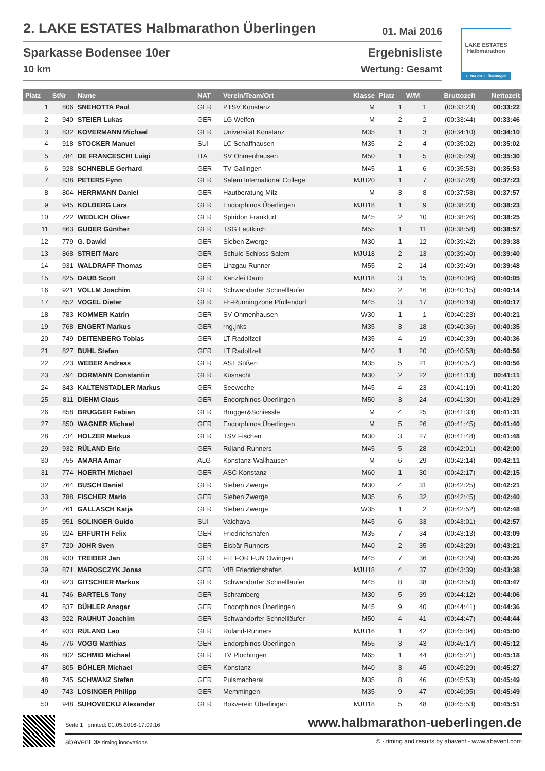2. LAKE ESTATES Halbmarathon Überlingen 01. Mai 2016
Sparkasse Bodensee 10er
10 km
Ergebnisliste
Wertung: Gesamt
LAKE ESTATES
Halbmarathon
1. Mai 2016 · Überlingen
| Platz | StNr | Name | NAT | Verein/Team/Ort | Klasse | Platz | W/M | Bruttozeit | Nettozeit |
| --- | --- | --- | --- | --- | --- | --- | --- | --- | --- |
| 1 | 806 | SNEHOTTA Paul | GER | PTSV Konstanz | M | 1 | 1 | (00:33:23) | 00:33:22 |
| 2 | 940 | STEIER Lukas | GER | LG Welfen | M | 2 | 2 | (00:33:44) | 00:33:46 |
| 3 | 832 | KOVERMANN Michael | GER | Universität Konstanz | M35 | 1 | 3 | (00:34:10) | 00:34:10 |
| 4 | 918 | STOCKER Manuel | SUI | LC Schaffhausen | M35 | 2 | 4 | (00:35:02) | 00:35:02 |
| 5 | 784 | DE FRANCESCHI Luigi | ITA | SV Ohmenhausen | M50 | 1 | 5 | (00:35:29) | 00:35:30 |
| 6 | 928 | SCHNEBLE Gerhard | GER | TV Gailingen | M45 | 1 | 6 | (00:35:53) | 00:35:53 |
| 7 | 838 | PETERS Fynn | GER | Salem International College | MJU20 | 1 | 7 | (00:37:28) | 00:37:23 |
| 8 | 804 | HERRMANN Daniel | GER | Hautberatung Milz | M | 3 | 8 | (00:37:58) | 00:37:57 |
| 9 | 945 | KOLBERG Lars | GER | Endorphinos Überlingen | MJU18 | 1 | 9 | (00:38:23) | 00:38:23 |
| 10 | 722 | WEDLICH Oliver | GER | Spiridon Frankfurt | M45 | 2 | 10 | (00:38:26) | 00:38:25 |
| 11 | 863 | GUDER Günther | GER | TSG Leutkirch | M55 | 1 | 11 | (00:38:58) | 00:38:57 |
| 12 | 779 | G. Dawid | GER | Sieben Zwerge | M30 | 1 | 12 | (00:39:42) | 00:39:38 |
| 13 | 868 | STREIT Marc | GER | Schule Schloss Salem | MJU18 | 2 | 13 | (00:39:40) | 00:39:40 |
| 14 | 931 | WALDRAFF Thomas | GER | Linzgau Runner | M55 | 2 | 14 | (00:39:49) | 00:39:48 |
| 15 | 825 | DAUB Scott | GER | Kanzlei Daub | MJU18 | 3 | 15 | (00:40:06) | 00:40:05 |
| 16 | 921 | VÖLLM Joachim | GER | Schwandorfer Schnellläufer | M50 | 2 | 16 | (00:40:15) | 00:40:14 |
| 17 | 852 | VOGEL Dieter | GER | Fh-Runningzone Pfullendorf | M45 | 3 | 17 | (00:40:19) | 00:40:17 |
| 18 | 783 | KOMMER Katrin | GER | SV Ohmenhausen | W30 | 1 | 1 | (00:40:23) | 00:40:21 |
| 19 | 768 | ENGERT Markus | GER | rng.jnks | M35 | 3 | 18 | (00:40:36) | 00:40:35 |
| 20 | 749 | DEITENBERG Tobias | GER | LT Radolfzell | M35 | 4 | 19 | (00:40:39) | 00:40:36 |
| 21 | 827 | BUHL Stefan | GER | LT Radolfzell | M40 | 1 | 20 | (00:40:58) | 00:40:56 |
| 22 | 723 | WEBER Andreas | GER | AST Süßen | M35 | 5 | 21 | (00:40:57) | 00:40:56 |
| 23 | 794 | DORMANN Constantin | GER | Küsnacht | M30 | 2 | 22 | (00:41:13) | 00:41:11 |
| 24 | 843 | KALTENSTADLER Markus | GER | Seewoche | M45 | 4 | 23 | (00:41:19) | 00:41:20 |
| 25 | 811 | DIEHM Claus | GER | Endorphinos Überlingen | M50 | 3 | 24 | (00:41:30) | 00:41:29 |
| 26 | 858 | BRUGGER Fabian | GER | Brugger&Schiessle | M | 4 | 25 | (00:41:33) | 00:41:31 |
| 27 | 850 | WAGNER Michael | GER | Endorphinos Überlingen | M | 5 | 26 | (00:41:45) | 00:41:40 |
| 28 | 734 | HOLZER Markus | GER | TSV Fischen | M30 | 3 | 27 | (00:41:48) | 00:41:48 |
| 29 | 932 | RÜLAND Eric | GER | Rüland-Runners | M45 | 5 | 28 | (00:42:01) | 00:42:00 |
| 30 | 755 | AMARA Amar | ALG | Konstanz-Wallhausen | M | 6 | 29 | (00:42:14) | 00:42:11 |
| 31 | 774 | HOERTH Michael | GER | ASC Konstanz | M60 | 1 | 30 | (00:42:17) | 00:42:15 |
| 32 | 764 | BUSCH Daniel | GER | Sieben Zwerge | M30 | 4 | 31 | (00:42:25) | 00:42:21 |
| 33 | 788 | FISCHER Mario | GER | Sieben Zwerge | M35 | 6 | 32 | (00:42:45) | 00:42:40 |
| 34 | 761 | GALLASCH Katja | GER | Sieben Zwerge | W35 | 1 | 2 | (00:42:52) | 00:42:48 |
| 35 | 951 | SOLINGER Guido | SUI | Valchava | M45 | 6 | 33 | (00:43:01) | 00:42:57 |
| 36 | 924 | ERFURTH Felix | GER | Friedrichshafen | M35 | 7 | 34 | (00:43:13) | 00:43:09 |
| 37 | 720 | JOHR Sven | GER | Eisbär Runners | M40 | 2 | 35 | (00:43:29) | 00:43:21 |
| 38 | 930 | TREIBER Jan | GER | FIT FOR FUN Owingen | M45 | 7 | 36 | (00:43:29) | 00:43:26 |
| 39 | 871 | MAROSCZYK Jonas | GER | VfB Friedrichshafen | MJU18 | 4 | 37 | (00:43:39) | 00:43:38 |
| 40 | 923 | GITSCHIER Markus | GER | Schwandorfer Schnellläufer | M45 | 8 | 38 | (00:43:50) | 00:43:47 |
| 41 | 746 | BARTELS Tony | GER | Schramberg | M30 | 5 | 39 | (00:44:12) | 00:44:06 |
| 42 | 837 | BÜHLER Ansgar | GER | Endorphinos Überlingen | M45 | 9 | 40 | (00:44:41) | 00:44:36 |
| 43 | 922 | RAUHUT Joachim | GER | Schwandorfer Schnellläufer | M50 | 4 | 41 | (00:44:47) | 00:44:44 |
| 44 | 933 | RÜLAND Leo | GER | Rüland-Runners | MJU16 | 1 | 42 | (00:45:04) | 00:45:00 |
| 45 | 776 | VOGG Matthias | GER | Endorphinos Überlingen | M55 | 3 | 43 | (00:45:17) | 00:45:12 |
| 46 | 802 | SCHMID Michael | GER | TV Plochingen | M65 | 1 | 44 | (00:45:21) | 00:45:18 |
| 47 | 805 | BÖHLER Michael | GER | Konstanz | M40 | 3 | 45 | (00:45:29) | 00:45:27 |
| 48 | 745 | SCHWANZ Stefan | GER | Pulsmacherei | M35 | 8 | 46 | (00:45:53) | 00:45:49 |
| 49 | 743 | LOSINGER Philipp | GER | Memmingen | M35 | 9 | 47 | (00:46:05) | 00:45:49 |
| 50 | 948 | SUHOVECKIJ Alexander | GER | Boxverein Überlingen | MJU18 | 5 | 48 | (00:45:53) | 00:45:51 |
Seite 1 printed: 01.05.2016-17:09:16 www.halbmarathon-ueberlingen.de
abavent ≫ timing innovations © - timing and results by abavent - www.abavent.com